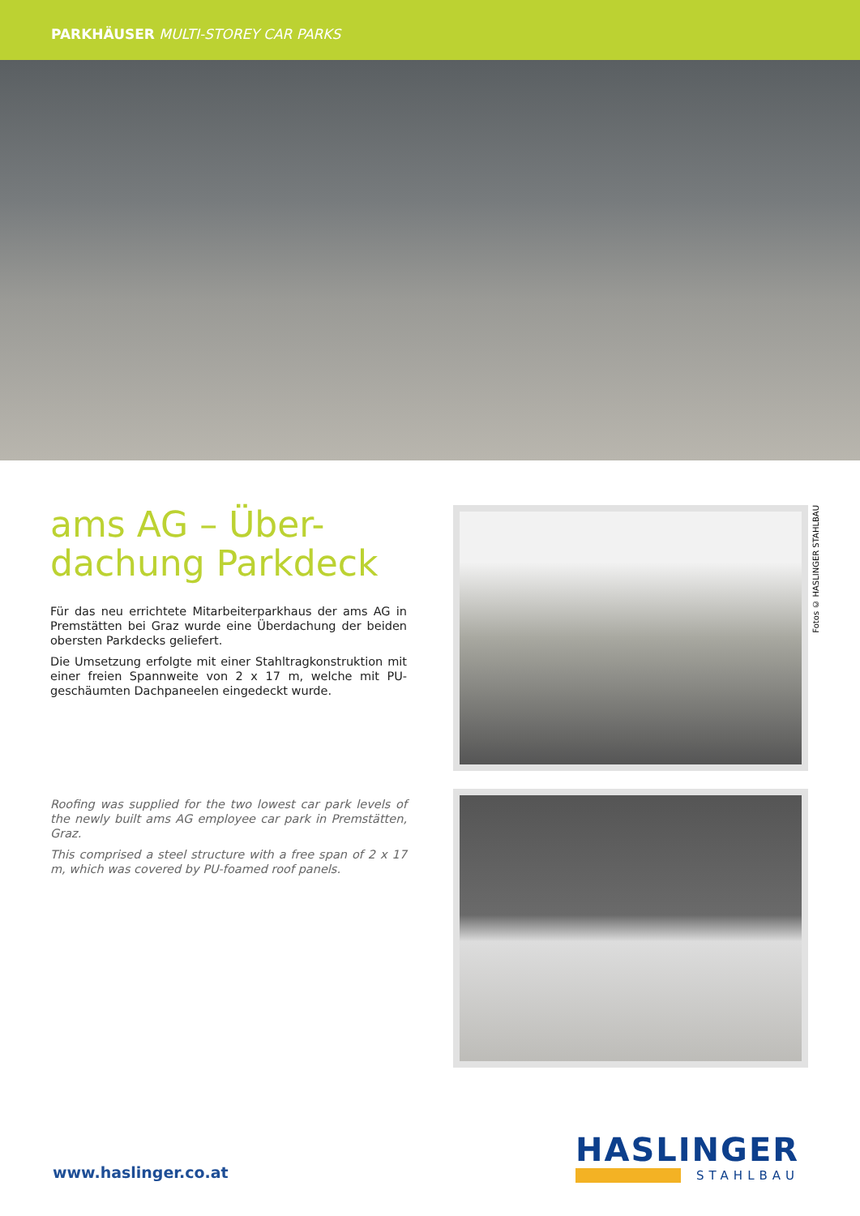PARKHÄUSER MULTI-STOREY CAR PARKS
ams AG – Über-
dachung Parkdeck
Für das neu errichtete Mitarbeiterparkhaus der ams AG in Premstätten bei Graz wurde eine Überdachung der beiden obersten Parkdecks geliefert.
Die Umsetzung erfolgte mit einer Stahltragkonstruktion mit einer freien Spannweite von 2 x 17 m, welche mit PU-geschäumten Dachpaneelen eingedeckt wurde.
Roofing was supplied for the two lowest car park levels of the newly built ams AG employee car park in Premstätten, Graz.
This comprised a steel structure with a free span of 2 x 17 m, which was covered by PU-foamed roof panels.
Fotos © HASLINGER STAHLBAU
www.haslinger.co.at
HASLINGER
STAHLBAU